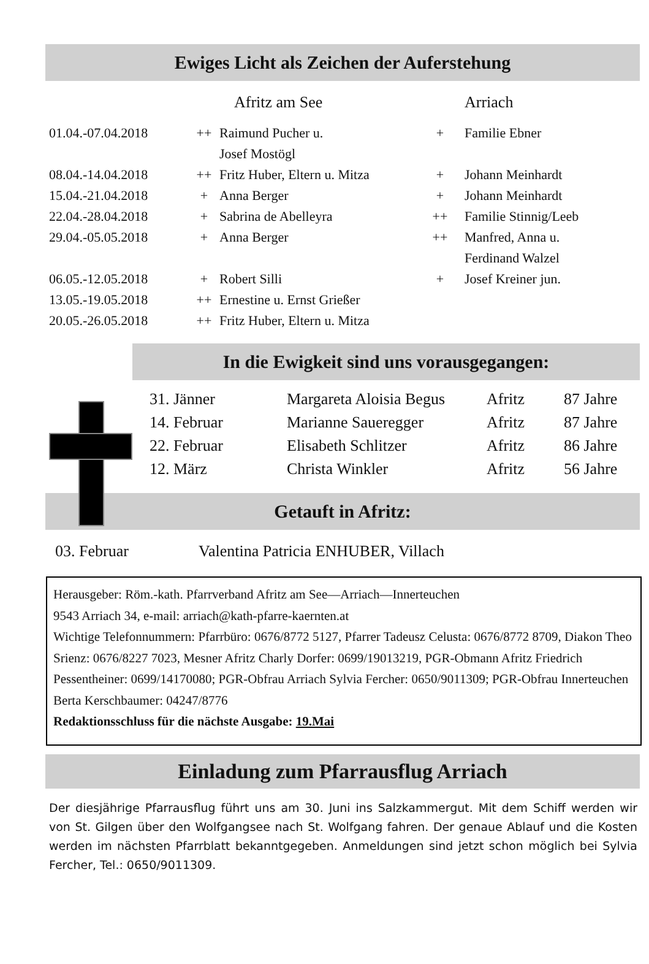Ewiges Licht als Zeichen der Auferstehung
| | | Afritz am See | | Arriach |
| --- | --- | --- | --- | --- |
| 01.04.-07.04.2018 | ++ | Raimund Pucher u. | + | Familie Ebner |
| | | Josef Mostögl | | |
| 08.04.-14.04.2018 | ++ | Fritz Huber, Eltern u. Mitza | + | Johann Meinhardt |
| 15.04.-21.04.2018 | + | Anna Berger | + | Johann Meinhardt |
| 22.04.-28.04.2018 | + | Sabrina de Abelleyra | ++ | Familie Stinnig/Leeb |
| 29.04.-05.05.2018 | + | Anna Berger | ++ | Manfred, Anna u. |
| | | | | Ferdinand Walzel |
| 06.05.-12.05.2018 | + | Robert Silli | + | Josef Kreiner jun. |
| 13.05.-19.05.2018 | ++ | Ernestine u. Ernst Grießer | | |
| 20.05.-26.05.2018 | ++ | Fritz Huber, Eltern u. Mitza | | |
In die Ewigkeit sind uns vorausgegangen:
| 31. Jänner | Margareta Aloisia Begus | Afritz | 87 Jahre |
| 14. Februar | Marianne Saueregger | Afritz | 87 Jahre |
| 22. Februar | Elisabeth Schlitzer | Afritz | 86 Jahre |
| 12. März | Christa Winkler | Afritz | 56 Jahre |
Getauft in Afritz:
03. Februar Valentina Patricia ENHUBER, Villach
Herausgeber: Röm.-kath. Pfarrverband Afritz am See—Arriach—Innerteuchen
9543 Arriach 34, e-mail: arriach@kath-pfarre-kaernten.at
Wichtige Telefonnummern: Pfarrbüro: 0676/8772 5127, Pfarrer Tadeusz Celusta: 0676/8772 8709, Diakon Theo Srienz: 0676/8227 7023, Mesner Afritz Charly Dorfer: 0699/19013219, PGR-Obmann Afritz Friedrich Pessentheiner: 0699/14170080; PGR-Obfrau Arriach Sylvia Fercher: 0650/9011309; PGR-Obfrau Innerteuchen Berta Kerschbaumer: 04247/8776
Redaktionsschluss für die nächste Ausgabe: 19.Mai
Einladung zum Pfarrausflug Arriach
Der diesjährige Pfarrausflug führt uns am 30. Juni ins Salzkammergut. Mit dem Schiff werden wir von St. Gilgen über den Wolfgangsee nach St. Wolfgang fahren. Der genaue Ablauf und die Kosten werden im nächsten Pfarrblatt bekanntgegeben. Anmeldungen sind jetzt schon möglich bei Sylvia Fercher, Tel.: 0650/9011309.